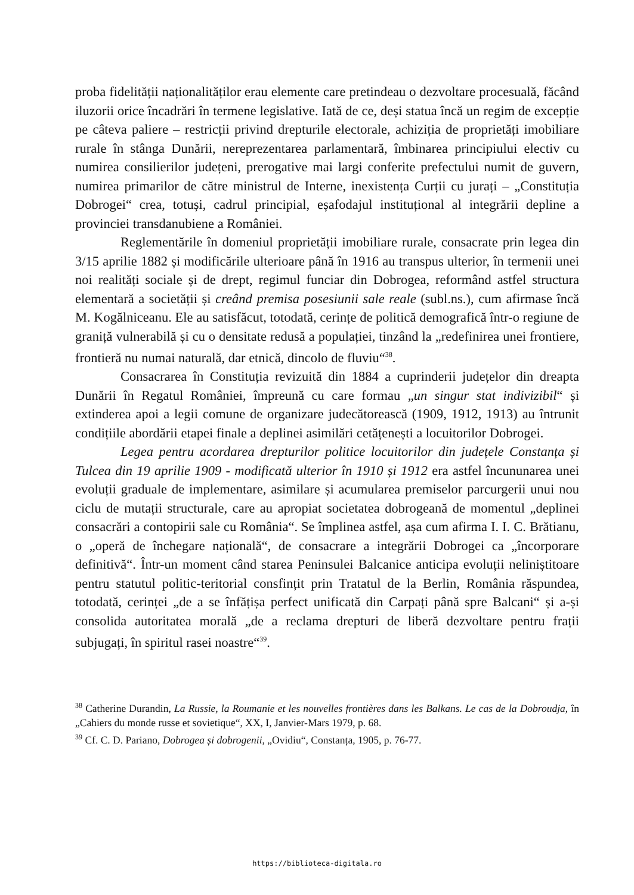proba fidelității naționalităților erau elemente care pretindeau o dezvoltare procesuală, făcând iluzorii orice încadrări în termene legislative. Iată de ce, deși statua încă un regim de excepție pe câteva paliere – restricții privind drepturile electorale, achiziția de proprietăți imobiliare rurale în stânga Dunării, nereprezentarea parlamentară, îmbinarea principiului electiv cu numirea consilierilor județeni, prerogative mai largi conferite prefectului numit de guvern, numirea primarilor de către ministrul de Interne, inexistența Curții cu jurați – „Constituția Dobrogei“ crea, totuși, cadrul principial, eșafodajul instituțional al integrării depline a provinciei transdanubiene a României.
Reglementările în domeniul proprietății imobiliare rurale, consacrate prin legea din 3/15 aprilie 1882 și modificările ulterioare până în 1916 au transpus ulterior, în termenii unei noi realități sociale și de drept, regimul funciar din Dobrogea, reformând astfel structura elementară a societății și creând premisa posesiunii sale reale (subl.ns.), cum afirmase încă M. Kogălniceanu. Ele au satisfăcut, totodată, cerințe de politică demografică într-o regiune de graniță vulnerabilă și cu o densitate redusă a populației, tinzând la „redefinirea unei frontiere, frontieră nu numai naturală, dar etnică, dincolo de fluviu“<sup>38</sup>.
Consacrarea în Constituția revizuită din 1884 a cuprinderii județelor din dreapta Dunării în Regatul României, împreună cu care formau „un singur stat indivizibil“ și extinderea apoi a legii comune de organizare judecătorească (1909, 1912, 1913) au întrunit condițiile abordării etapei finale a deplinei asimilări cetățenești a locuitorilor Dobrogei.
Legea pentru acordarea drepturilor politice locuitorilor din județele Constanța și Tulcea din 19 aprilie 1909 - modificată ulterior în 1910 și 1912 era astfel încununarea unei evoluții graduale de implementare, asimilare și acumularea premiselor parcurgerii unui nou ciclu de mutații structurale, care au apropiat societatea dobrogeană de momentul „deplinei consacrări a contopirii sale cu România“. Se împlinea astfel, așa cum afirma I. I. C. Brătianu, o „operă de închegare națională“, de consacrare a integrării Dobrogei ca „încorporare definitivă“. Într-un moment când starea Peninsulei Balcanice anticipa evoluții neliniștitoare pentru statutul politic-teritorial consfințit prin Tratatul de la Berlin, România răspundea, totodată, cerinței „de a se înfățișa perfect unificată din Carpați până spre Balcani“ și a-și consolida autoritatea morală „de a reclama drepturi de liberă dezvoltare pentru frații subjugați, în spiritul rasei noastre“<sup>39</sup>.
<sup>38</sup> Catherine Durandin, La Russie, la Roumanie et les nouvelles frontières dans les Balkans. Le cas de la Dobroudja, în „Cahiers du monde russe et sovietique“, XX, I, Janvier-Mars 1979, p. 68.
<sup>39</sup> Cf. C. D. Pariano, Dobrogea și dobrogenii, „Ovidiu“, Constanța, 1905, p. 76-77.
https://biblioteca-digitala.ro